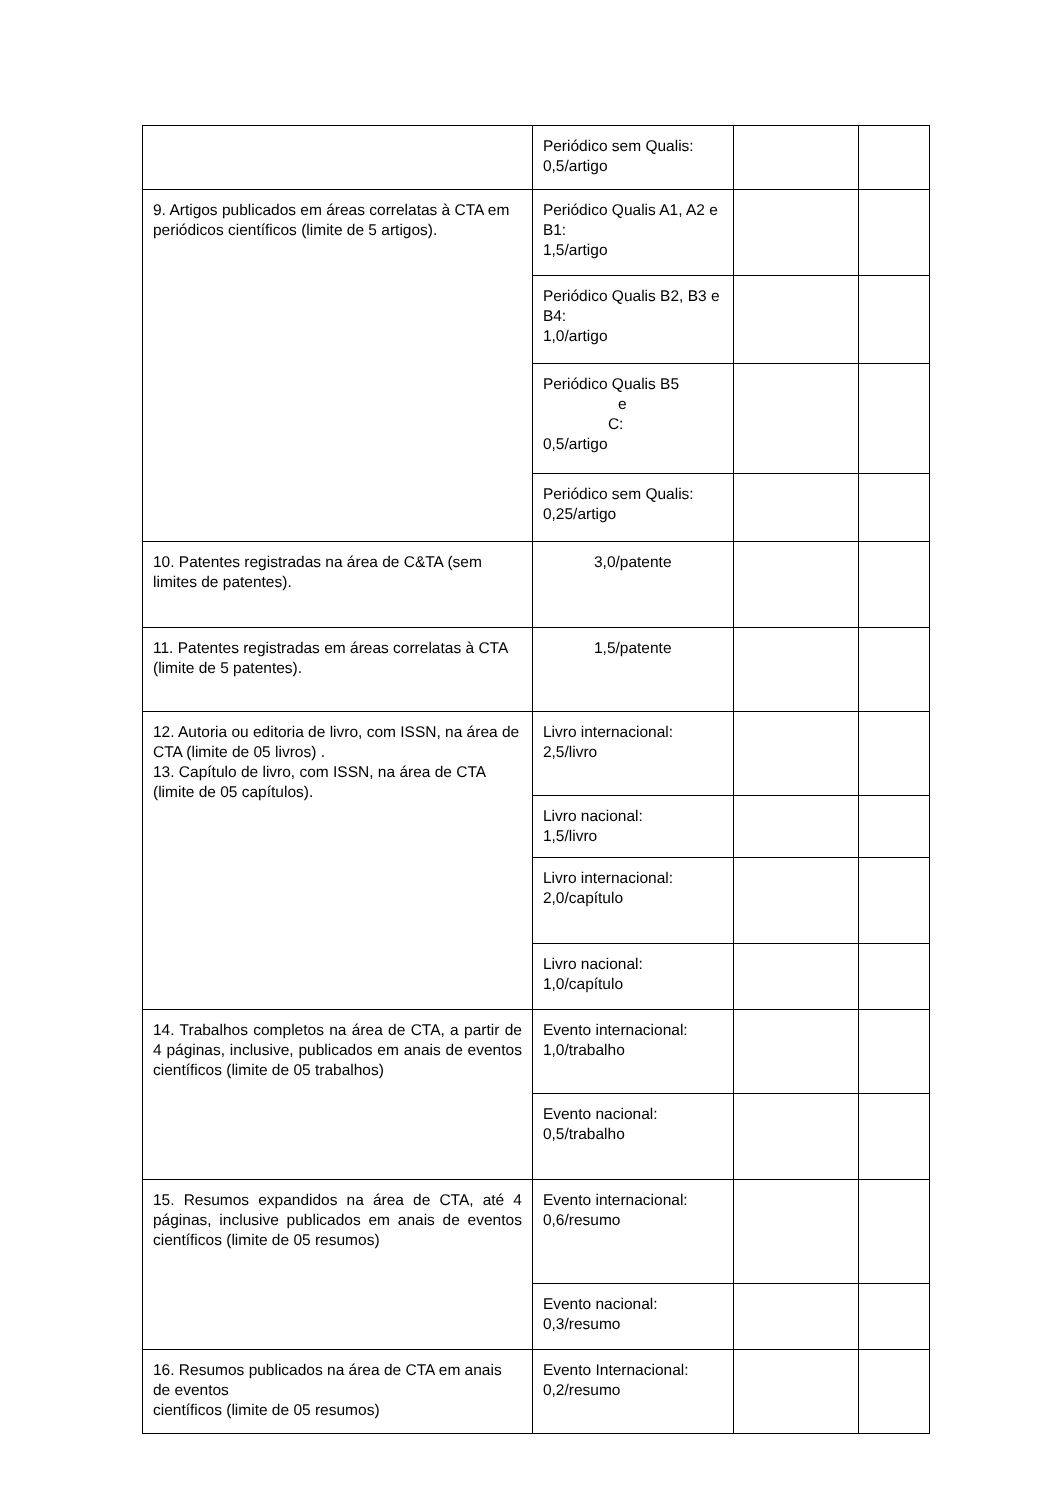| | Periódico sem Qualis: 0,5/artigo | | |
| 9. Artigos publicados em áreas correlatas à CTA em periódicos científicos (limite de 5 artigos). | Periódico Qualis A1, A2 e B1: 1,5/artigo | | |
| | Periódico Qualis B2, B3 e B4: 1,0/artigo | | |
| | Periódico Qualis B5 e C: 0,5/artigo | | |
| | Periódico sem Qualis: 0,25/artigo | | |
| 10. Patentes registradas na área de C&TA (sem limites de patentes). | 3,0/patente | | |
| 11. Patentes registradas em áreas correlatas à CTA (limite de 5 patentes). | 1,5/patente | | |
| 12. Autoria ou editoria de livro, com ISSN, na área de CTA (limite de 05 livros) . 13. Capítulo de livro, com ISSN, na área de CTA (limite de 05 capítulos). | Livro internacional: 2,5/livro | | |
| | Livro nacional: 1,5/livro | | |
| | Livro internacional: 2,0/capítulo | | |
| | Livro nacional: 1,0/capítulo | | |
| 14. Trabalhos completos na área de CTA, a partir de 4 páginas, inclusive, publicados em anais de eventos científicos (limite de 05 trabalhos) | Evento internacional: 1,0/trabalho | | |
| | Evento nacional: 0,5/trabalho | | |
| 15. Resumos expandidos na área de CTA, até 4 páginas, inclusive publicados em anais de eventos científicos (limite de 05 resumos) | Evento internacional: 0,6/resumo | | |
| | Evento nacional: 0,3/resumo | | |
| 16. Resumos publicados na área de CTA em anais de eventos científicos (limite de 05 resumos) | Evento Internacional: 0,2/resumo | | |